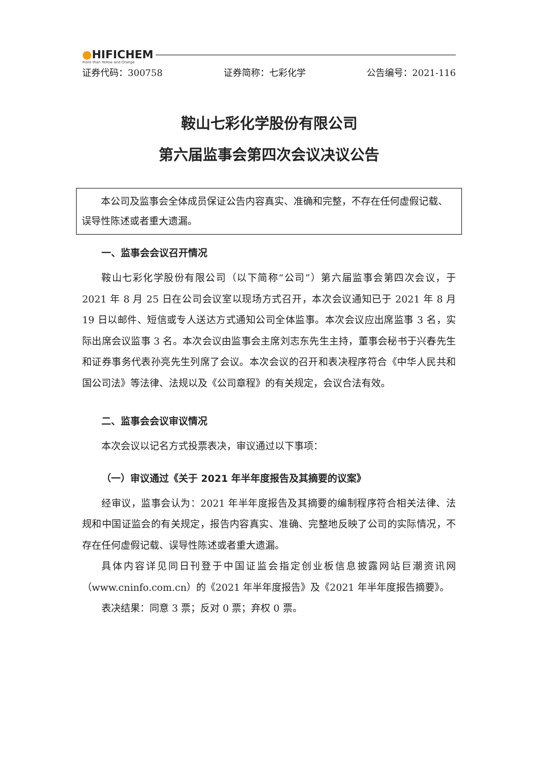●HIFICHEM
more than Yellow and Orange
证券代码：300758 证券简称：七彩化学 公告编号：2021-116
鞍山七彩化学股份有限公司
第六届监事会第四次会议决议公告
　　本公司及监事会全体成员保证公告内容真实、准确和完整，不存在任何虚假记载、误导性陈述或者重大遗漏。
一、监事会会议召开情况
鞍山七彩化学股份有限公司（以下简称“公司”）第六届监事会第四次会议，于 2021 年 8 月 25 日在公司会议室以现场方式召开，本次会议通知已于 2021 年 8 月 19 日以邮件、短信或专人送达方式通知公司全体监事。本次会议应出席监事 3 名，实际出席会议监事 3 名。本次会议由监事会主席刘志东先生主持，董事会秘书于兴春先生和证券事务代表孙亮先生列席了会议。本次会议的召开和表决程序符合《中华人民共和国公司法》等法律、法规以及《公司章程》的有关规定，会议合法有效。
二、监事会会议审议情况
本次会议以记名方式投票表决，审议通过以下事项：
（一）审议通过《关于 2021 年半年度报告及其摘要的议案》
经审议，监事会认为：2021 年半年度报告及其摘要的编制程序符合相关法律、法规和中国证监会的有关规定，报告内容真实、准确、完整地反映了公司的实际情况，不存在任何虚假记载、误导性陈述或者重大遗漏。
具体内容详见同日刊登于中国证监会指定创业板信息披露网站巨潮资讯网（www.cninfo.com.cn）的《2021 年半年度报告》及《2021 年半年度报告摘要》。
表决结果：同意 3 票；反对 0 票；弃权 0 票。